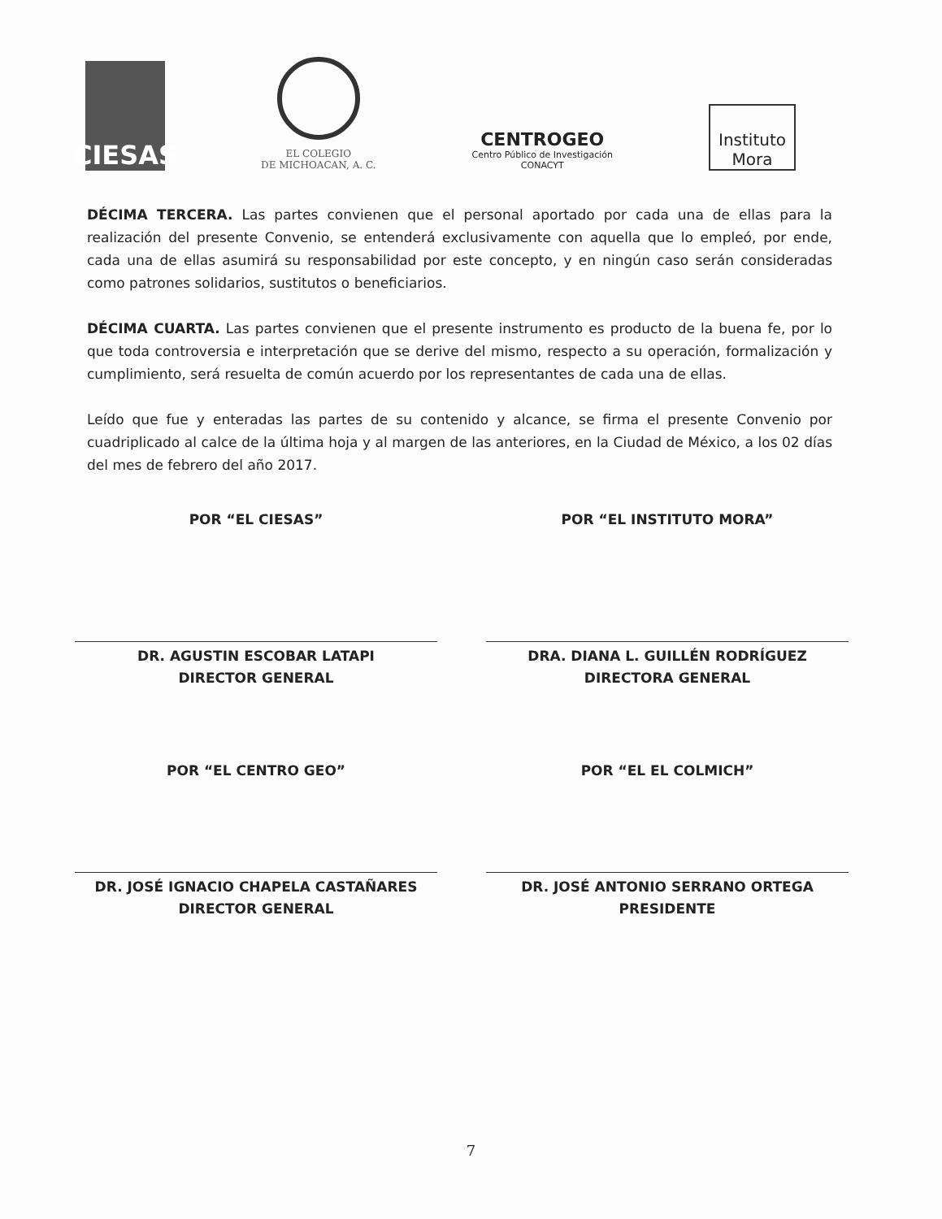CIESAS
EL COLEGIO
DE MICHOACAN, A. C.
CENTROGEO
Centro Público de Investigación
CONACYT
Instituto
Mora
DÉCIMA TERCERA. Las partes convienen que el personal aportado por cada una de ellas para la realización del presente Convenio, se entenderá exclusivamente con aquella que lo empleó, por ende, cada una de ellas asumirá su responsabilidad por este concepto, y en ningún caso serán consideradas como patrones solidarios, sustitutos o beneficiarios.
DÉCIMA CUARTA. Las partes convienen que el presente instrumento es producto de la buena fe, por lo que toda controversia e interpretación que se derive del mismo, respecto a su operación, formalización y cumplimiento, será resuelta de común acuerdo por los representantes de cada una de ellas.
Leído que fue y enteradas las partes de su contenido y alcance, se firma el presente Convenio por cuadriplicado al calce de la última hoja y al margen de las anteriores, en la Ciudad de México, a los 02 días del mes de febrero del año 2017.
POR “EL CIESAS”
DR. AGUSTIN ESCOBAR LATAPI
DIRECTOR GENERAL
POR “EL INSTITUTO MORA”
DRA. DIANA L. GUILLÉN RODRÍGUEZ
DIRECTORA GENERAL
POR “EL CENTRO GEO”
DR. JOSÉ IGNACIO CHAPELA CASTAÑARES
DIRECTOR GENERAL
POR “EL EL COLMICH”
DR. JOSÉ ANTONIO SERRANO ORTEGA
PRESIDENTE
7